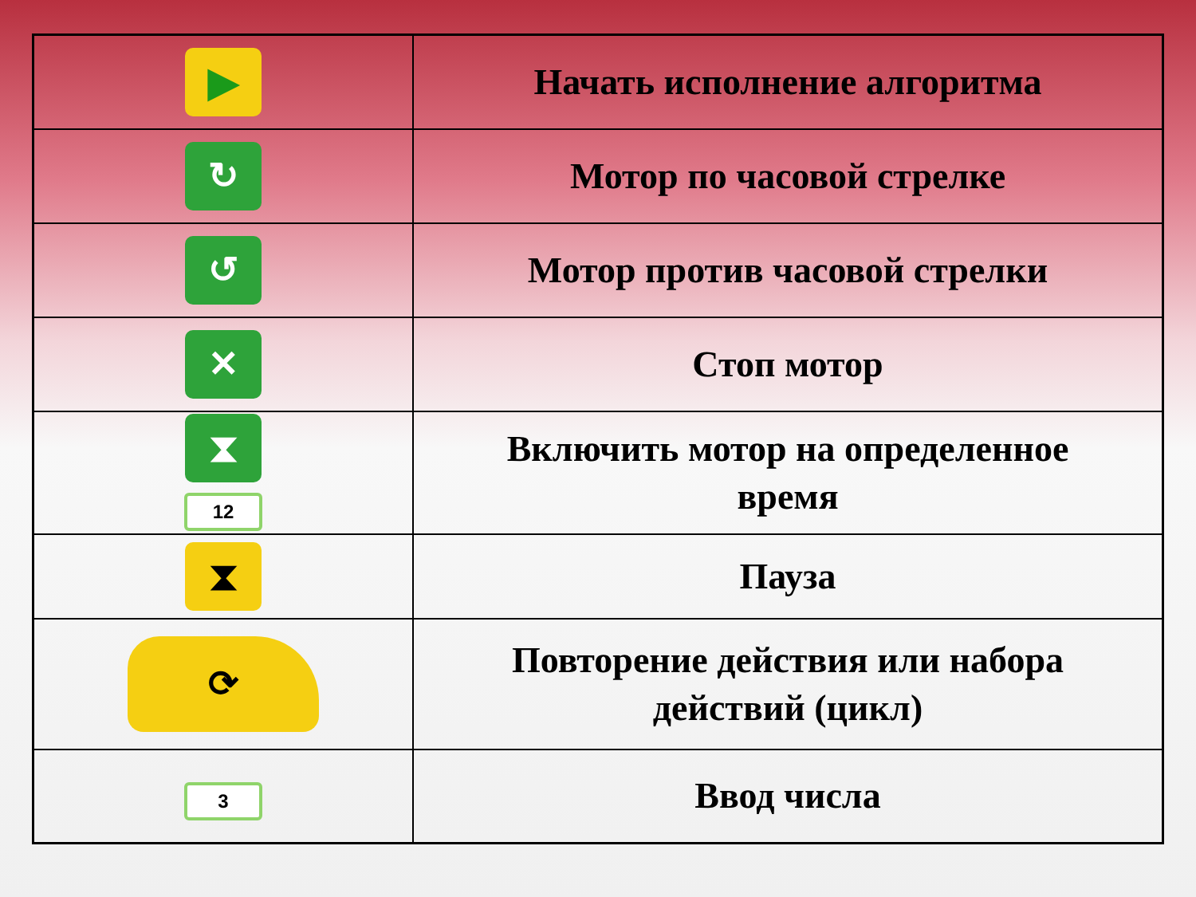| ▶ | Начать исполнение алгоритма |
| ↻ | Мотор по часовой стрелке |
| ↺ | Мотор против часовой стрелки |
| ✕ | Стоп мотор |
| ⧗ 12 | Включить мотор на определенное время |
| ⧗ | Пауза |
| ⟳ | Повторение действия или набора действий (цикл) |
| 3 | Ввод числа |